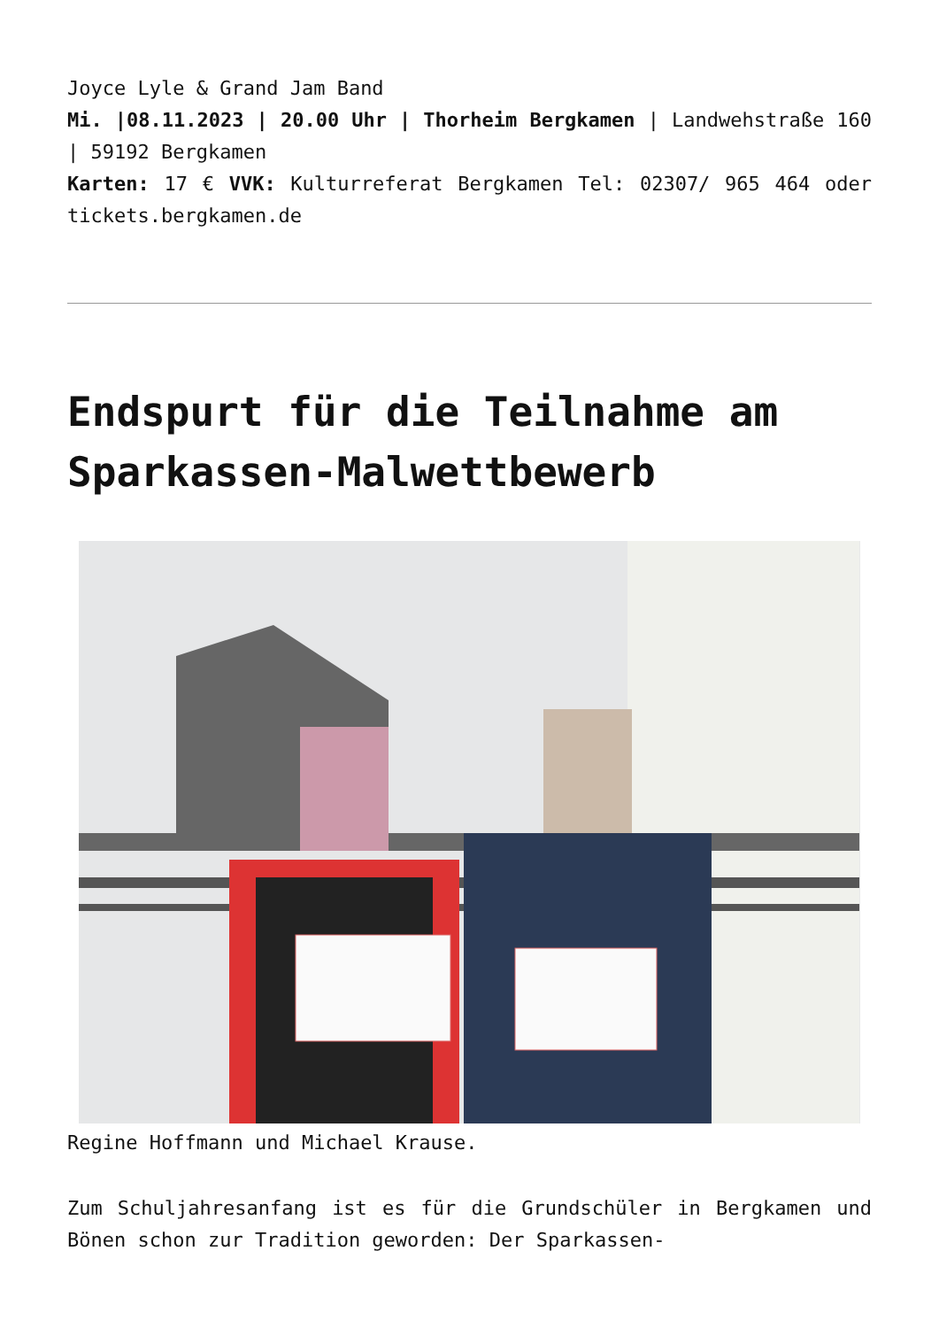Joyce Lyle & Grand Jam Band
Mi. |08.11.2023 | 20.00 Uhr | Thorheim Bergkamen | Landwehstraße 160 | 59192 Bergkamen
Karten: 17 € VVK: Kulturreferat Bergkamen Tel: 02307/ 965 464 oder tickets.bergkamen.de
Endspurt für die Teilnahme am Sparkassen-Malwettbewerb
Regine Hoffmann und Michael Krause.
Zum Schuljahresanfang ist es für die Grundschüler in Bergkamen und Bönen schon zur Tradition geworden: Der Sparkassen-